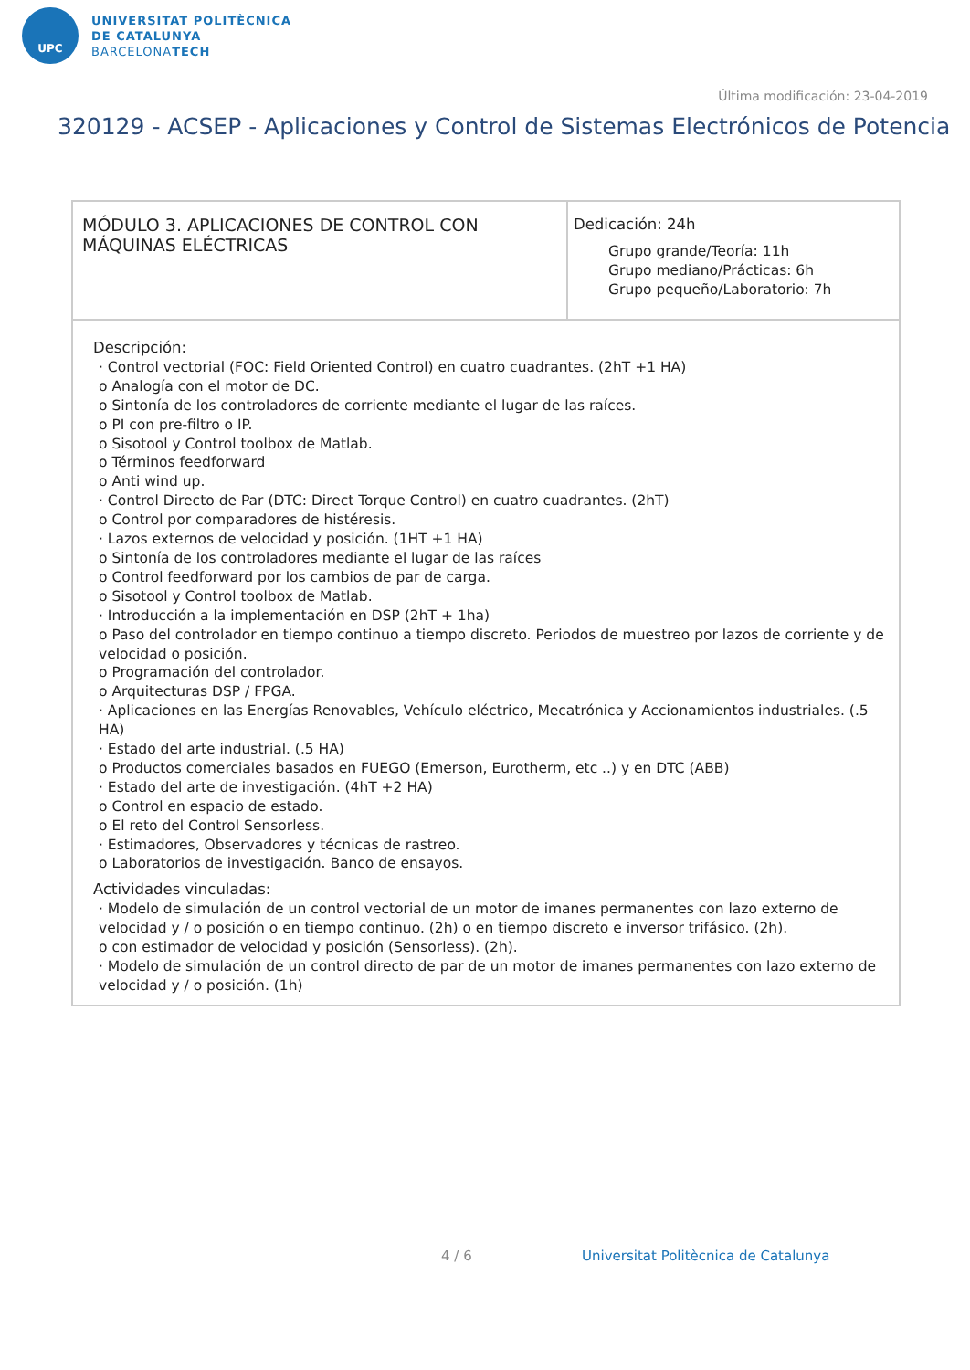UPC
UNIVERSITAT POLITÈCNICA
DE CATALUNYA
BARCELONATECH
Última modificación: 23-04-2019
320129 - ACSEP - Aplicaciones y Control de Sistemas Electrónicos de Potencia
| MÓDULO 3. APLICACIONES DE CONTROL CON MÁQUINAS ELÉCTRICAS | Dedicación: 24h Grupo grande/Teoría: 11h Grupo mediano/Prácticas: 6h Grupo pequeño/Laboratorio: 7h |
| Descripción: · Control vectorial (FOC: Field Oriented Control) en cuatro cuadrantes. (2hT +1 HA) o Analogía con el motor de DC. o Sintonía de los controladores de corriente mediante el lugar de las raíces. o PI con pre-filtro o IP. o Sisotool y Control toolbox de Matlab. o Términos feedforward o Anti wind up. · Control Directo de Par (DTC: Direct Torque Control) en cuatro cuadrantes. (2hT) o Control por comparadores de histéresis. · Lazos externos de velocidad y posición. (1HT +1 HA) o Sintonía de los controladores mediante el lugar de las raíces o Control feedforward por los cambios de par de carga. o Sisotool y Control toolbox de Matlab. · Introducción a la implementación en DSP (2hT + 1ha) o Paso del controlador en tiempo continuo a tiempo discreto. Periodos de muestreo por lazos de corriente y de velocidad o posición. o Programación del controlador. o Arquitecturas DSP / FPGA. · Aplicaciones en las Energías Renovables, Vehículo eléctrico, Mecatrónica y Accionamientos industriales. (.5 HA) · Estado del arte industrial. (.5 HA) o Productos comerciales basados en FUEGO (Emerson, Eurotherm, etc ..) y en DTC (ABB) · Estado del arte de investigación. (4hT +2 HA) o Control en espacio de estado. o El reto del Control Sensorless. · Estimadores, Observadores y técnicas de rastreo. o Laboratorios de investigación. Banco de ensayos. Actividades vinculadas: · Modelo de simulación de un control vectorial de un motor de imanes permanentes con lazo externo de velocidad y / o posición o en tiempo continuo. (2h) o en tiempo discreto e inversor trifásico. (2h). o con estimador de velocidad y posición (Sensorless). (2h). · Modelo de simulación de un control directo de par de un motor de imanes permanentes con lazo externo de velocidad y / o posición. (1h) | |
4 / 6
Universitat Politècnica de Catalunya